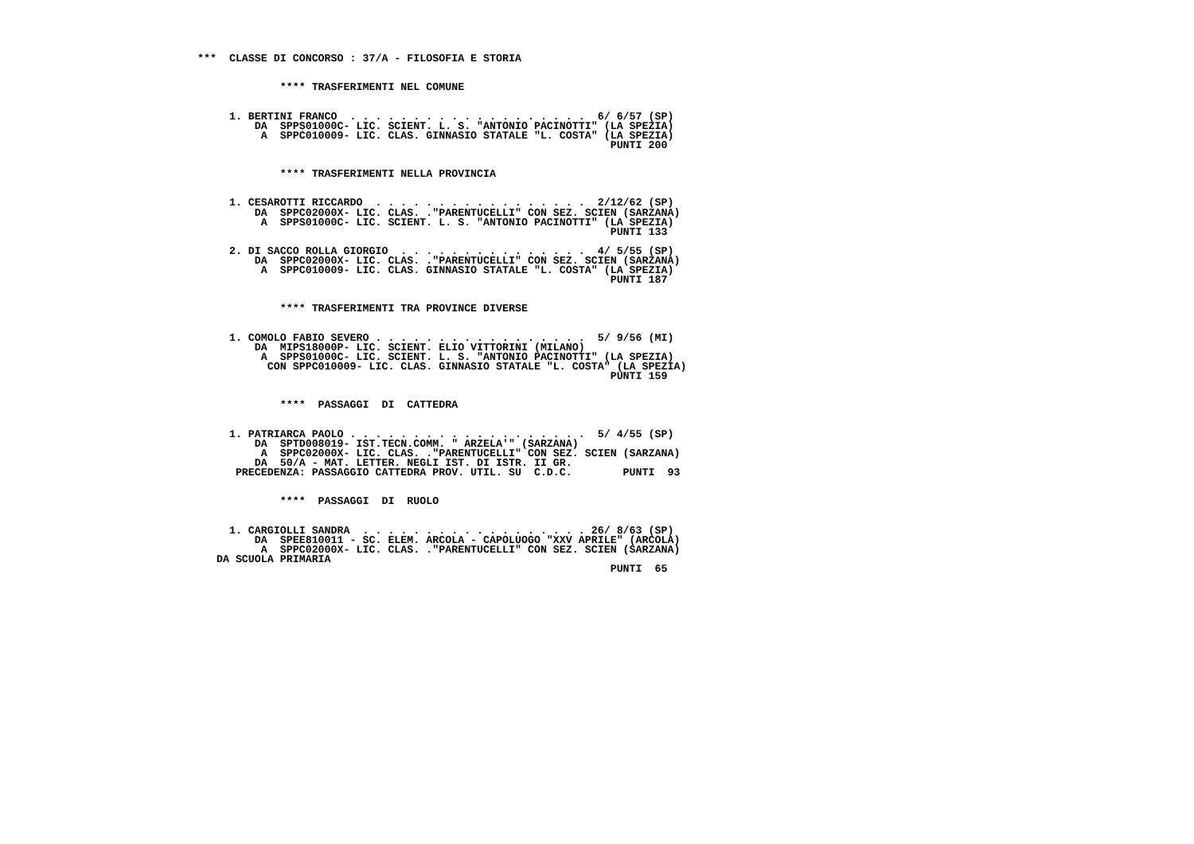***  CLASSE DI CONCORSO : 37/A - FILOSOFIA E STORIA


             **** TRASFERIMENTI NEL COMUNE


     1. BERTINI FRANCO  . . . . . . . . . . . . . . . . . . .  6/ 6/57 (SP)
         DA  SPPS01000C- LIC. SCIENT. L. S. "ANTONIO PACINOTTI" (LA SPEZIA)
          A  SPPC010009- LIC. CLAS. GINNASIO STATALE "L. COSTA" (LA SPEZIA)
                                                                 PUNTI 200


             **** TRASFERIMENTI NELLA PROVINCIA


     1. CESAROTTI RICCARDO  . . . . . . . . . . . . . . . . .  2/12/62 (SP)
         DA  SPPC02000X- LIC. CLAS. ."PARENTUCELLI" CON SEZ. SCIEN (SARZANA)
          A  SPPS01000C- LIC. SCIENT. L. S. "ANTONIO PACINOTTI" (LA SPEZIA)
                                                                 PUNTI 133

     2. DI SACCO ROLLA GIORGIO  . . . . . . . . . . . . . . .  4/ 5/55 (SP)
         DA  SPPC02000X- LIC. CLAS. ."PARENTUCELLI" CON SEZ. SCIEN (SARZANA)
          A  SPPC010009- LIC. CLAS. GINNASIO STATALE "L. COSTA" (LA SPEZIA)
                                                                 PUNTI 187


             **** TRASFERIMENTI TRA PROVINCE DIVERSE


     1. COMOLO FABIO SEVERO . . . . . . . . . . . . . . . . .  5/ 9/56 (MI)
         DA  MIPS18000P- LIC. SCIENT. ELIO VITTORINI (MILANO)
          A  SPPS01000C- LIC. SCIENT. L. S. "ANTONIO PACINOTTI" (LA SPEZIA)
           CON SPPC010009- LIC. CLAS. GINNASIO STATALE "L. COSTA" (LA SPEZIA)
                                                                 PUNTI 159


             ****  PASSAGGI  DI  CATTEDRA


     1. PATRIARCA PAOLO . . . . . . . . . . . . . . . . . . .  5/ 4/55 (SP)
         DA  SPTD008019- IST.TECN.COMM. " ARZELA'" (SARZANA)
          A  SPPC02000X- LIC. CLAS. ."PARENTUCELLI" CON SEZ. SCIEN (SARZANA)
         DA  50/A - MAT. LETTER. NEGLI IST. DI ISTR. II GR.
      PRECEDENZA: PASSAGGIO CATTEDRA PROV. UTIL. SU  C.D.C.        PUNTI  93


             ****  PASSAGGI  DI  RUOLO


     1. CARGIOLLI SANDRA  . . . . . . . . . . . . . . . . . . 26/ 8/63 (SP)
         DA  SPEE810011 - SC. ELEM. ARCOLA - CAPOLUOGO "XXV APRILE" (ARCOLA)
          A  SPPC02000X- LIC. CLAS. ."PARENTUCELLI" CON SEZ. SCIEN (SARZANA)
   DA SCUOLA PRIMARIA
                                                                 PUNTI  65